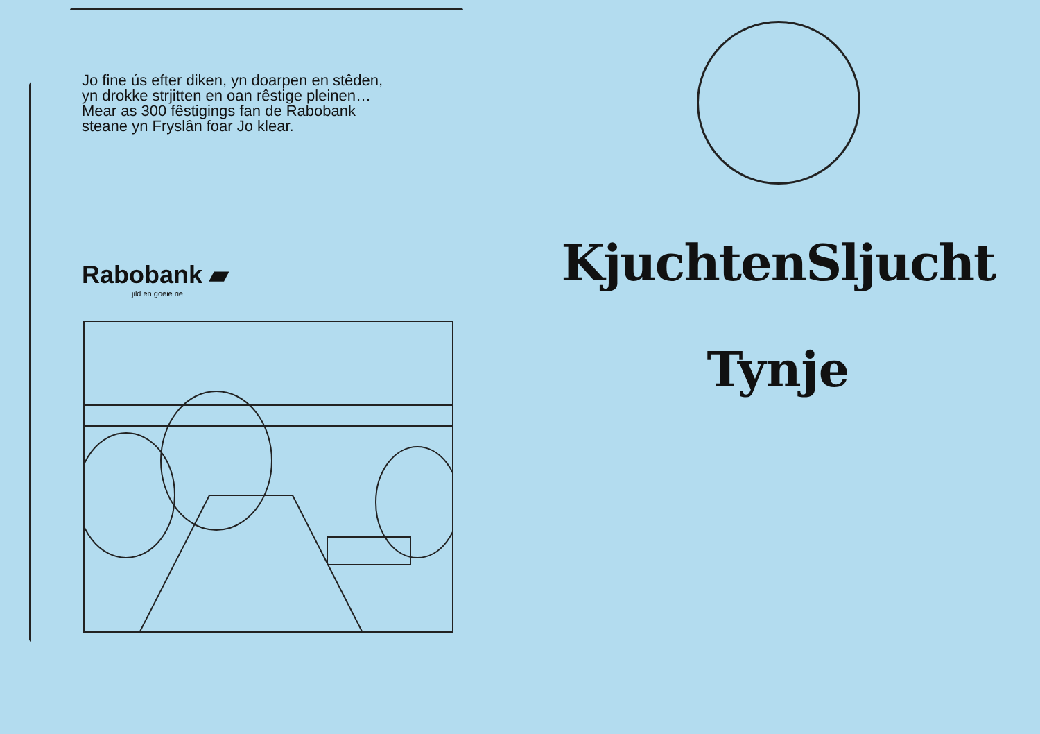Jo fine ús efter diken, yn doarpen en stêden,
yn drokke strjitten en oan rêstige pleinen…
Mear as 300 fêstigings fan de Rabobank
steane yn Fryslân foar Jo klear.
Rabobank ▰
jild en goeie rie
KjuchtenSljucht
Tynje